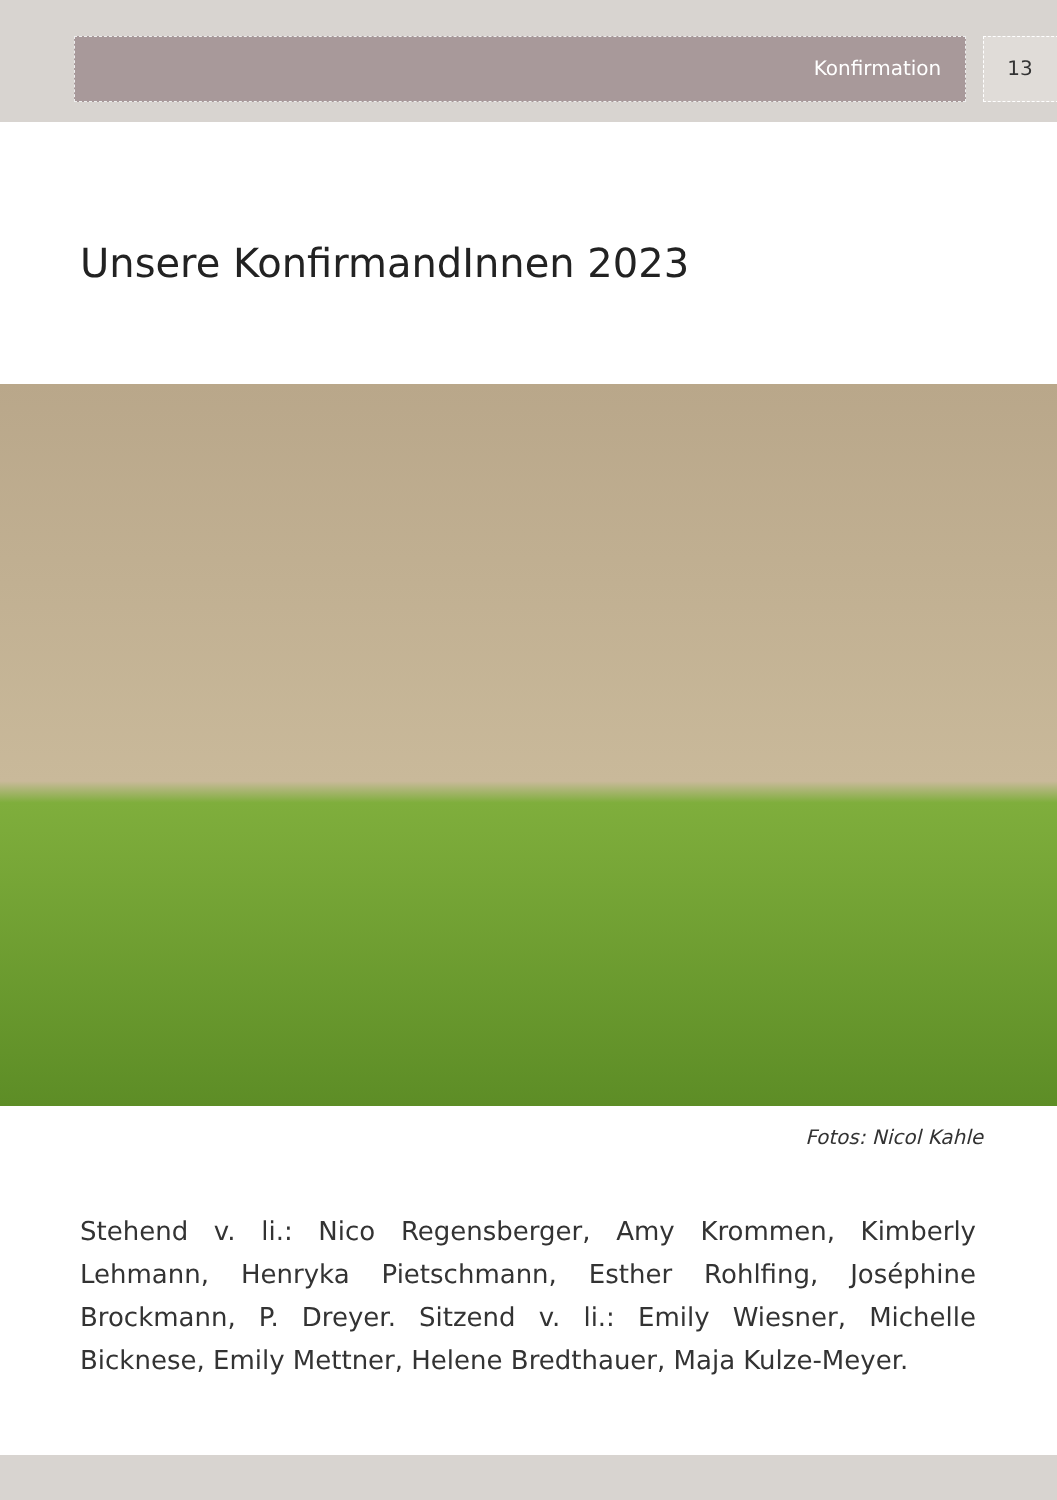Konfirmation 13
Unsere KonfirmandInnen 2023
Fotos: Nicol Kahle
Stehend v. li.: Nico Regensberger, Amy Krommen, Kimberly Lehmann, Henryka Pietschmann, Esther Rohlfing, Joséphine Brockmann, P. Dreyer. Sitzend v. li.: Emily Wiesner, Michelle Bicknese, Emily Mettner, Helene Bredthauer, Maja Kulze-Meyer.